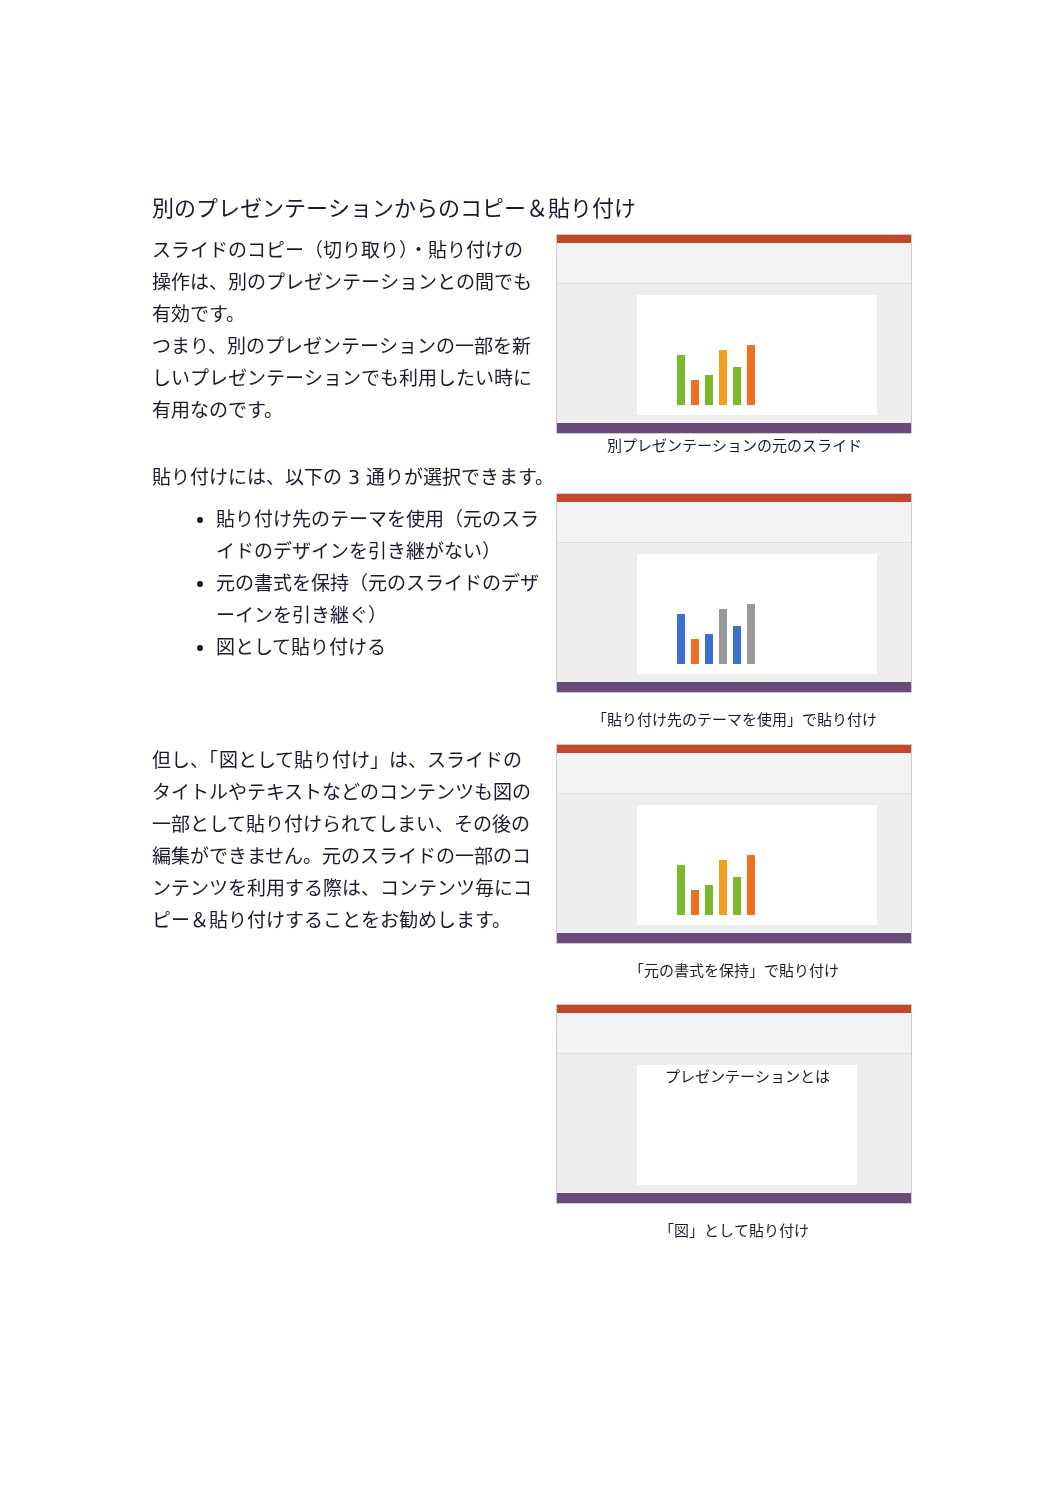別のプレゼンテーションからのコピー＆貼り付け
スライドのコピー（切り取り）・貼り付けの操作は、別のプレゼンテーションとの間でも有効です。
つまり、別のプレゼンテーションの一部を新しいプレゼンテーションでも利用したい時に有用なのです。
別プレゼンテーションの元のスライド
貼り付けには、以下の 3 通りが選択できます。
貼り付け先のテーマを使用（元のスライドのデザインを引き継がない）
元の書式を保持（元のスライドのデザーインを引き継ぐ）
図として貼り付ける
「貼り付け先のテーマを使用」で貼り付け
但し、「図として貼り付け」は、スライドのタイトルやテキストなどのコンテンツも図の一部として貼り付けられてしまい、その後の編集ができません。元のスライドの一部のコンテンツを利用する際は、コンテンツ毎にコピー＆貼り付けすることをお勧めします。
「元の書式を保持」で貼り付け
プレゼンテーションとは
「図」として貼り付け